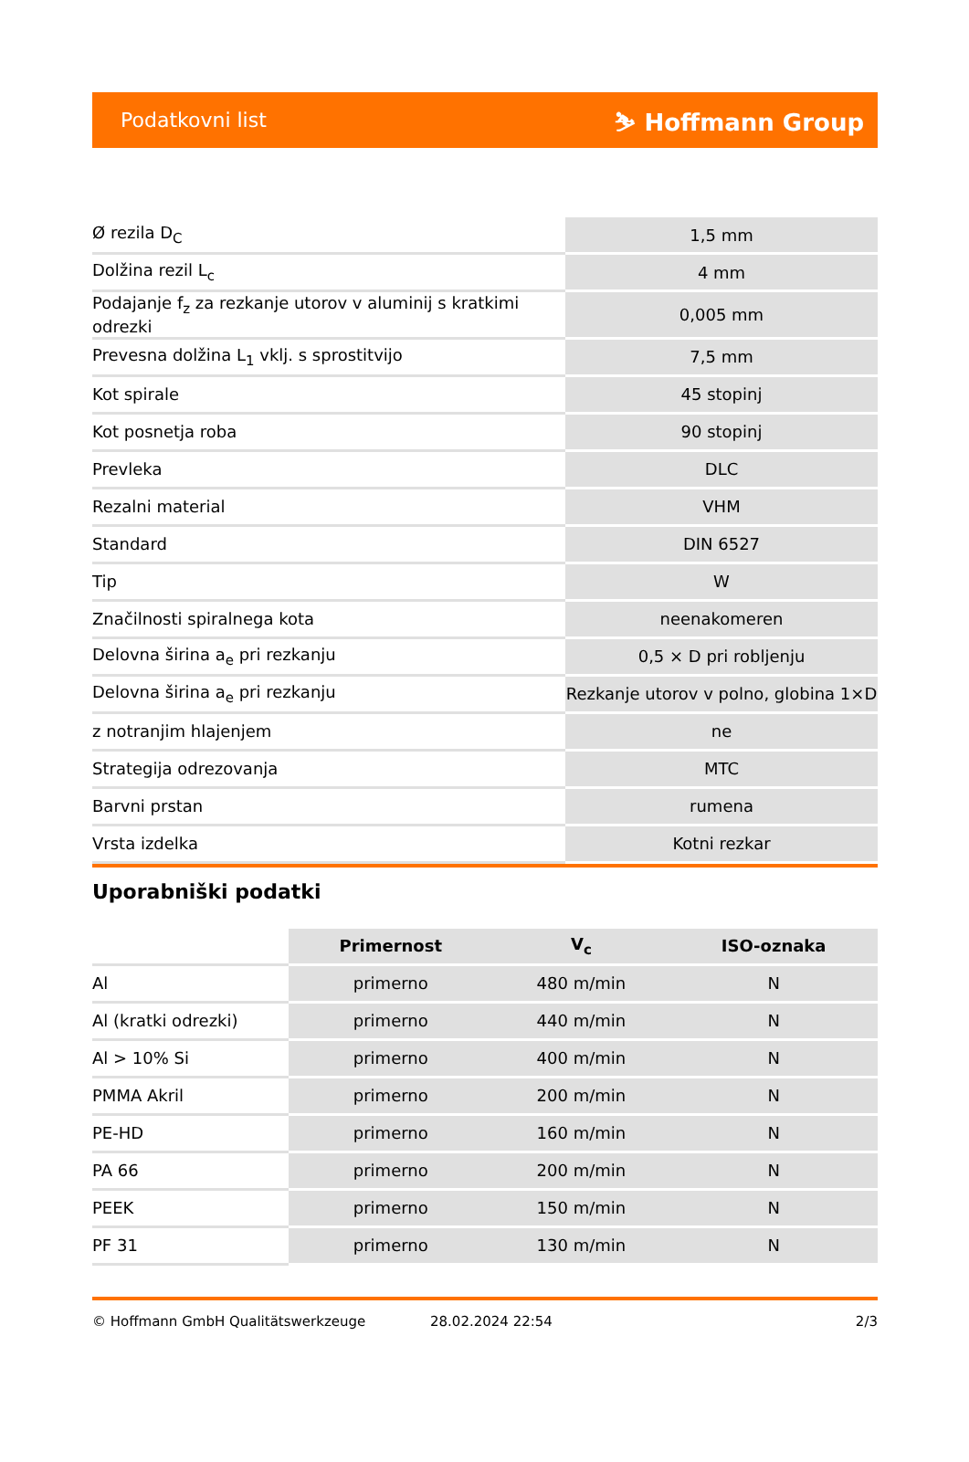Podatkovni list ⛷ Hoffmann Group
| Ø rezila D<sub>C</sub> | 1,5 mm |
| Dolžina rezil L<sub>c</sub> | 4 mm |
| Podajanje f<sub>z</sub> za rezkanje utorov v aluminij s kratkimi odrezki | 0,005 mm |
| Prevesna dolžina L<sub>1</sub> vklj. s sprostitvijo | 7,5 mm |
| Kot spirale | 45 stopinj |
| Kot posnetja roba | 90 stopinj |
| Prevleka | DLC |
| Rezalni material | VHM |
| Standard | DIN 6527 |
| Tip | W |
| Značilnosti spiralnega kota | neenakomeren |
| Delovna širina a<sub>e</sub> pri rezkanju | 0,5 × D pri robljenju |
| Delovna širina a<sub>e</sub> pri rezkanju | Rezkanje utorov v polno, globina 1×D |
| z notranjim hlajenjem | ne |
| Strategija odrezovanja | MTC |
| Barvni prstan | rumena |
| Vrsta izdelka | Kotni rezkar |
Uporabniški podatki
| | Primernost | V<sub>c</sub> | ISO-oznaka |
| --- | --- | --- | --- |
| Al | primerno | 480 m/min | N |
| Al (kratki odrezki) | primerno | 440 m/min | N |
| Al > 10% Si | primerno | 400 m/min | N |
| PMMA Akril | primerno | 200 m/min | N |
| PE-HD | primerno | 160 m/min | N |
| PA 66 | primerno | 200 m/min | N |
| PEEK | primerno | 150 m/min | N |
| PF 31 | primerno | 130 m/min | N |
© Hoffmann GmbH Qualitätswerkzeuge 28.02.2024 22:54 2/3